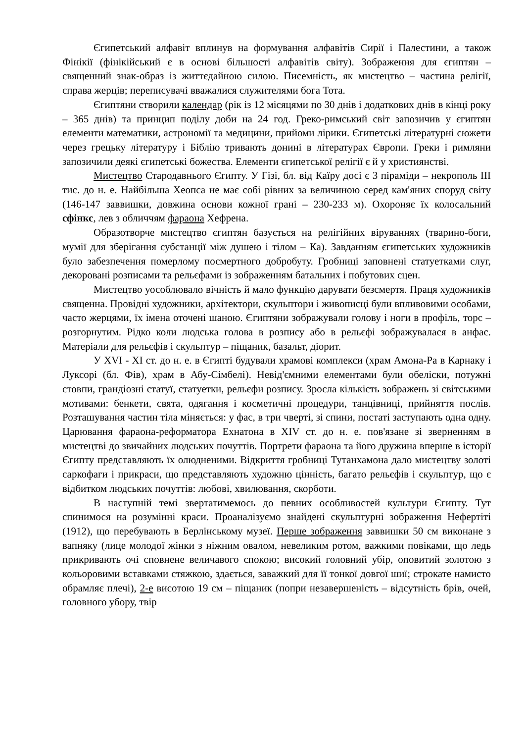Єгипетський алфавіт вплинув на формування алфавітів Сирії і Палестини, а також Фінікії (фінікійський є в основі більшості алфавітів світу). Зображення для єгиптян – священний знак-образ із життєдайною силою. Писемність, як мистецтво – частина релігії, справа жерців; переписувачі вважалися служителями бога Тота.
Єгиптяни створили календар (рік із 12 місяцями по 30 днів і додаткових днів в кінці року – 365 днів) та принцип поділу доби на 24 год. Греко-римський світ запозичив у єгиптян елементи математики, астрономії та медицини, прийоми лірики. Єгипетські літературні сюжети через грецьку літературу і Біблію тривають донині в літературах Європи. Греки і римляни запозичили деякі єгипетські божества. Елементи єгипетської релігії є й у християнстві.
Мистецтво Стародавнього Єгипту. У Гізі, бл. від Каїру досі є 3 піраміди – некрополь III тис. до н. е. Найбільша Хеопса не має собі рівних за величиною серед кам'яних споруд світу (146-147 заввишки, довжина основи кожної грані – 230-233 м). Охороняє їх колосальний сфінкс, лев з обличчям фараона Хефрена.
Образотворче мистецтво єгиптян базується на релігійних віруваннях (тварино-боги, мумії для зберігання субстанції між душею і тілом – Ка). Завданням єгипетських художників було забезпечення померлому посмертного добробуту. Гробниці заповнені статуетками слуг, декоровані розписами та рельєфами із зображенням батальних і побутових сцен.
Мистецтво уособлювало вічність й мало функцію дарувати безсмертя. Праця художників священна. Провідні художники, архітектори, скульптори і живописці були впливовими особами, часто жерцями, їх імена оточені шаною. Єгиптяни зображували голову і ноги в профіль, торс – розгорнутим. Рідко коли людська голова в розпису або в рельєфі зображувалася в анфас. Матеріали для рельєфів і скульптур – піщаник, базальт, діорит.
У XVI - XI ст. до н. е. в Єгипті будували храмові комплекси (храм Амона-Ра в Карнаку і Луксорі (бл. Фів), храм в Абу-Сімбелі). Невід'ємними елементами були обеліски, потужні стовпи, грандіозні статуї, статуетки, рельєфи розпису. Зросла кількість зображень зі світськими мотивами: бенкети, свята, одягання і косметичні процедури, танцівниці, прийняття послів. Розташування частин тіла міняється: у фас, в три чверті, зі спини, постаті заступають одна одну. Царювання фараона-реформатора Ехнатона в XIV ст. до н. е. пов'язане зі зверненням в мистецтві до звичайних людських почуттів. Портрети фараона та його дружина вперше в історії Єгипту представляють їх олюдненими. Відкриття гробниці Тутанхамона дало мистецтву золоті саркофаги і прикраси, що представляють художню цінність, багато рельєфів і скульптур, що є відбитком людських почуттів: любові, хвилювання, скорботи.
В наступній темі звертатимемось до певних особливостей культури Єгипту. Тут спинимося на розумінні краси. Проаналізуємо знайдені скульптурні зображення Нефертіті (1912), що перебувають в Берлінському музеї. Перше зображення заввишки 50 см виконане з вапняку (лице молодої жінки з ніжним овалом, невеликим ротом, важкими повіками, що ледь прикривають очі сповнене величавого спокою; високий головний убір, оповитий золотою з кольоровими вставками стяжкою, здається, заважкий для її тонкої довгої шиї; строкате намисто обрамляє плечі), 2-е висотою 19 см – піщаник (попри незавершеність – відсутність брів, очей, головного убору, твір